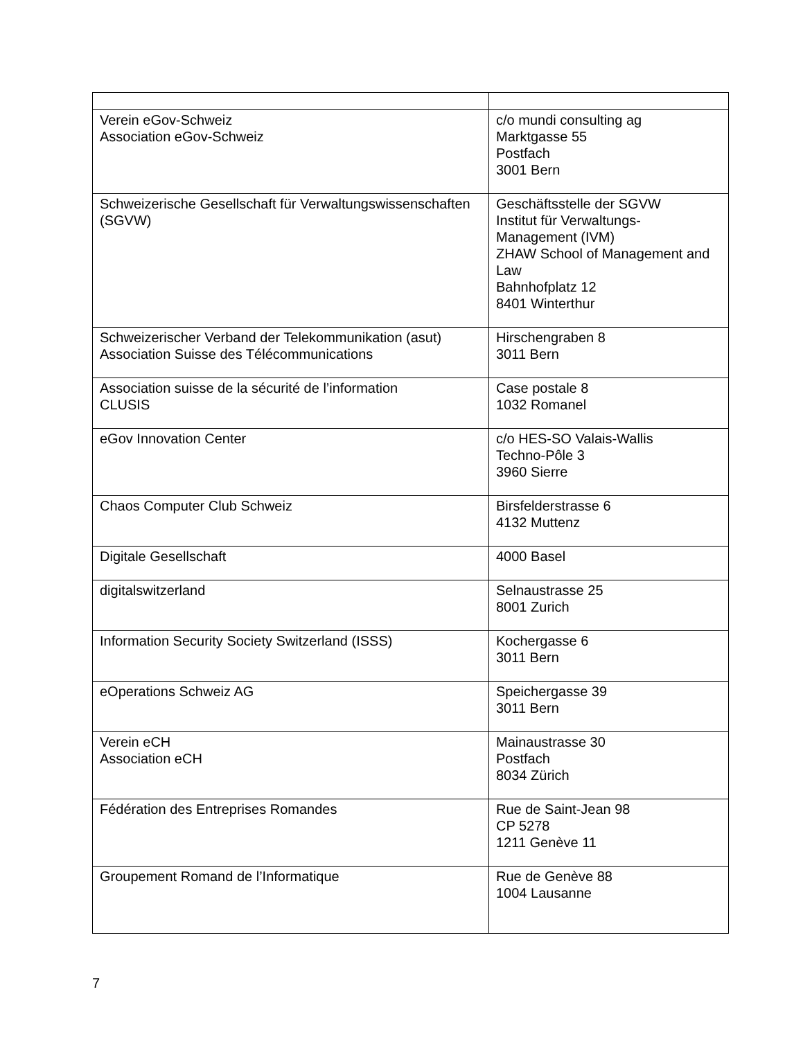| Verein eGov-Schweiz Association eGov-Schweiz | c/o mundi consulting ag Marktgasse 55 Postfach 3001 Bern |
| Schweizerische Gesellschaft für Verwaltungswissenschaften (SGVW) | Geschäftsstelle der SGVW Institut für Verwaltungs-Management (IVM) ZHAW School of Management and Law Bahnhofplatz 12 8401 Winterthur |
| Schweizerischer Verband der Telekommunikation (asut) Association Suisse des Télécommunications | Hirschengraben 8 3011 Bern |
| Association suisse de la sécurité de l’information CLUSIS | Case postale 8 1032 Romanel |
| eGov Innovation Center | c/o HES-SO Valais-Wallis Techno-Pôle 3 3960 Sierre |
| Chaos Computer Club Schweiz | Birsfelderstrasse 6 4132 Muttenz |
| Digitale Gesellschaft | 4000 Basel |
| digitalswitzerland | Selnaustrasse 25 8001 Zurich |
| Information Security Society Switzerland (ISSS) | Kochergasse 6 3011 Bern |
| eOperations Schweiz AG | Speichergasse 39 3011 Bern |
| Verein eCH Association eCH | Mainaustrasse 30 Postfach 8034 Zürich |
| Fédération des Entreprises Romandes | Rue de Saint-Jean 98 CP 5278 1211 Genève 11 |
| Groupement Romand de l’Informatique | Rue de Genève 88 1004 Lausanne |
7